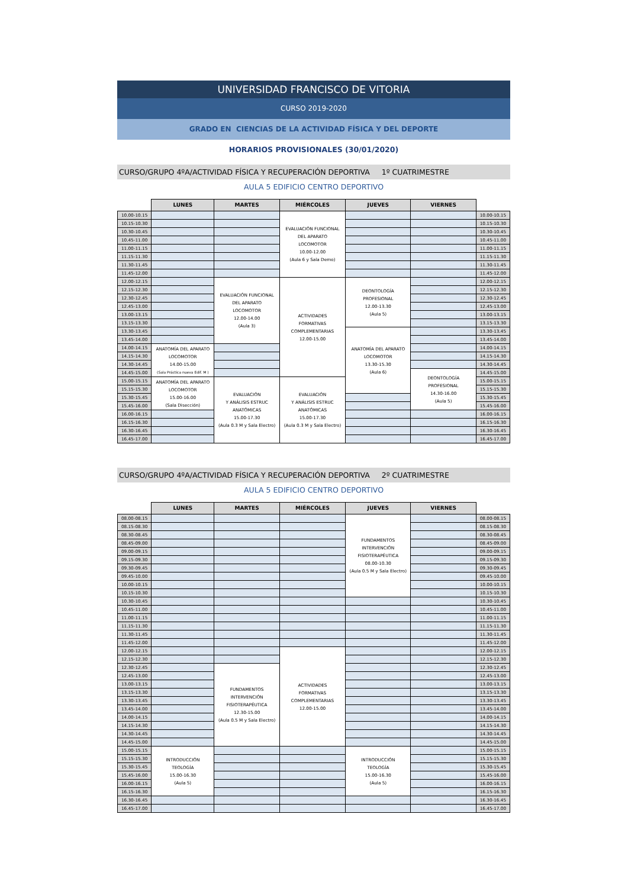UNIVERSIDAD FRANCISCO DE VITORIA
CURSO 2019-2020
GRADO EN CIENCIAS DE LA ACTIVIDAD FÍSICA Y DEL DEPORTE
HORARIOS PROVISIONALES (30/01/2020)
CURSO/GRUPO 4ºA/ACTIVIDAD FÍSICA Y RECUPERACIÓN DEPORTIVA 1º CUATRIMESTRE
AULA 5 EDIFICIO CENTRO DEPORTIVO
| | LUNES | MARTES | MIÉRCOLES | JUEVES | VIERNES | |
| --- | --- | --- | --- | --- | --- | --- |
| 10.00-10.15 | | | EVALUACIÓN FUNCIONAL DEL APARATO LOCOMOTOR 10.00-12.00 (Aula 6 y Sala Demo) | | | 10.00-10.15 |
| 10.15-10.30 | | | | | | 10.15-10.30 |
| 10.30-10.45 | | | | | | 10.30-10.45 |
| 10.45-11.00 | | | | | | 10.45-11.00 |
| 11.00-11.15 | | | | | | 11.00-11.15 |
| 11.15-11.30 | | | | | | 11.15-11.30 |
| 11.30-11.45 | | | | | | 11.30-11.45 |
| 11.45-12.00 | | | | | | 11.45-12.00 |
| 12.00-12.15 | | EVALUACIÓN FUNCIONAL DEL APARATO LOCOMOTOR 12.00-14.00 (Aula 3) | ACTIVIDADES FORMATIVAS COMPLEMENTARIAS 12.00-15.00 | DEONTOLOGÍA PROFESIONAL 12.00-13.30 (Aula 5) | | 12.00-12.15 |
| 12.15-12.30 | | | | | | 12.15-12.30 |
| 12.30-12.45 | | | | | | 12.30-12.45 |
| 12.45-13.00 | | | | | | 12.45-13.00 |
| 13.00-13.15 | | | | | | 13.00-13.15 |
| 13.15-13.30 | | | | | | 13.15-13.30 |
| 13.30-13.45 | | | | ANATOMÍA DEL APARATO LOCOMOTOR 13.30-15.30 (Aula 6) | | 13.30-13.45 |
| 13.45-14.00 | | | | | | 13.45-14.00 |
| 14.00-14.15 | ANATOMÍA DEL APARATO LOCOMOTOR 14.00-15.00 (Sala Práctica nueva Edif. M ) | | | | | 14.00-14.15 |
| 14.15-14.30 | | | | | | 14.15-14.30 |
| 14.30-14.45 | | | | | | 14.30-14.45 |
| 14.45-15.00 | | | | | DEONTOLOGÍA PROFESIONAL 14.30-16.00 (Aula 5) | 14.45-15.00 |
| 15.00-15.15 | ANATOMÍA DEL APARATO LOCOMOTOR 15.00-16.00 (Sala Disección) | EVALUACIÓN Y ANÁLISIS ESTRUC ANATÓMICAS 15.00-17.30 (Aula 0.3 M y Sala Electro) | EVALUACIÓN Y ANÁLISIS ESTRUC ANATÓMICAS 15.00-17.30 (Aula 0.3 M y Sala Electro) | | | 15.00-15.15 |
| 15.15-15.30 | | | | | | 15.15-15.30 |
| 15.30-15.45 | | | | | | 15.30-15.45 |
| 15.45-16.00 | | | | | | 15.45-16.00 |
| 16.00-16.15 | | | | | | 16.00-16.15 |
| 16.15-16.30 | | | | | | 16.15-16.30 |
| 16.30-16.45 | | | | | | 16.30-16.45 |
| 16.45-17.00 | | | | | | 16.45-17.00 |
CURSO/GRUPO 4ºA/ACTIVIDAD FÍSICA Y RECUPERACIÓN DEPORTIVA 2º CUATRIMESTRE
AULA 5 EDIFICIO CENTRO DEPORTIVO
| | LUNES | MARTES | MIÉRCOLES | JUEVES | VIERNES | |
| --- | --- | --- | --- | --- | --- | --- |
| 08.00-08.15 | | | | FUNDAMENTOS INTERVENCIÓN FISIOTERAPÉUTICA 08.00-10.30 (Aula 0.5 M y Sala Electro) | | 08.00-08.15 |
| 08.15-08.30 | | | | | | 08.15-08.30 |
| 08.30-08.45 | | | | | | 08.30-08.45 |
| 08.45-09.00 | | | | | | 08.45-09.00 |
| 09.00-09.15 | | | | | | 09.00-09.15 |
| 09.15-09.30 | | | | | | 09.15-09.30 |
| 09.30-09.45 | | | | | | 09.30-09.45 |
| 09.45-10.00 | | | | | | 09.45-10.00 |
| 10.00-10.15 | | | | | | 10.00-10.15 |
| 10.15-10.30 | | | | | | 10.15-10.30 |
| 10.30-10.45 | | | | | | 10.30-10.45 |
| 10.45-11.00 | | | | | | 10.45-11.00 |
| 11.00-11.15 | | | | | | 11.00-11.15 |
| 11.15-11.30 | | | | | | 11.15-11.30 |
| 11.30-11.45 | | | | | | 11.30-11.45 |
| 11.45-12.00 | | | | | | 11.45-12.00 |
| 12.00-12.15 | | | ACTIVIDADES FORMATIVAS COMPLEMENTARIAS 12.00-15.00 | | | 12.00-12.15 |
| 12.15-12.30 | | | | | | 12.15-12.30 |
| 12.30-12.45 | | FUNDAMENTOS INTERVENCIÓN FISIOTERAPÉUTICA 12.30-15.00 (Aula 0.5 M y Sala Electro) | | | | 12.30-12.45 |
| 12.45-13.00 | | | | | | 12.45-13.00 |
| 13.00-13.15 | | | | | | 13.00-13.15 |
| 13.15-13.30 | | | | | | 13.15-13.30 |
| 13.30-13.45 | | | | | | 13.30-13.45 |
| 13.45-14.00 | | | | | | 13.45-14.00 |
| 14.00-14.15 | | | | | | 14.00-14.15 |
| 14.15-14.30 | | | | | | 14.15-14.30 |
| 14.30-14.45 | | | | | | 14.30-14.45 |
| 14.45-15.00 | | | | | | 14.45-15.00 |
| 15.00-15.15 | INTRODUCCIÓN TEOLOGÍA 15.00-16.30 (Aula 5) | | | INTRODUCCIÓN TEOLOGÍA 15.00-16.30 (Aula 5) | | 15.00-15.15 |
| 15.15-15.30 | | | | | | 15.15-15.30 |
| 15.30-15.45 | | | | | | 15.30-15.45 |
| 15.45-16.00 | | | | | | 15.45-16.00 |
| 16.00-16.15 | | | | | | 16.00-16.15 |
| 16.15-16.30 | | | | | | 16.15-16.30 |
| 16.30-16.45 | | | | | | 16.30-16.45 |
| 16.45-17.00 | | | | | | 16.45-17.00 |